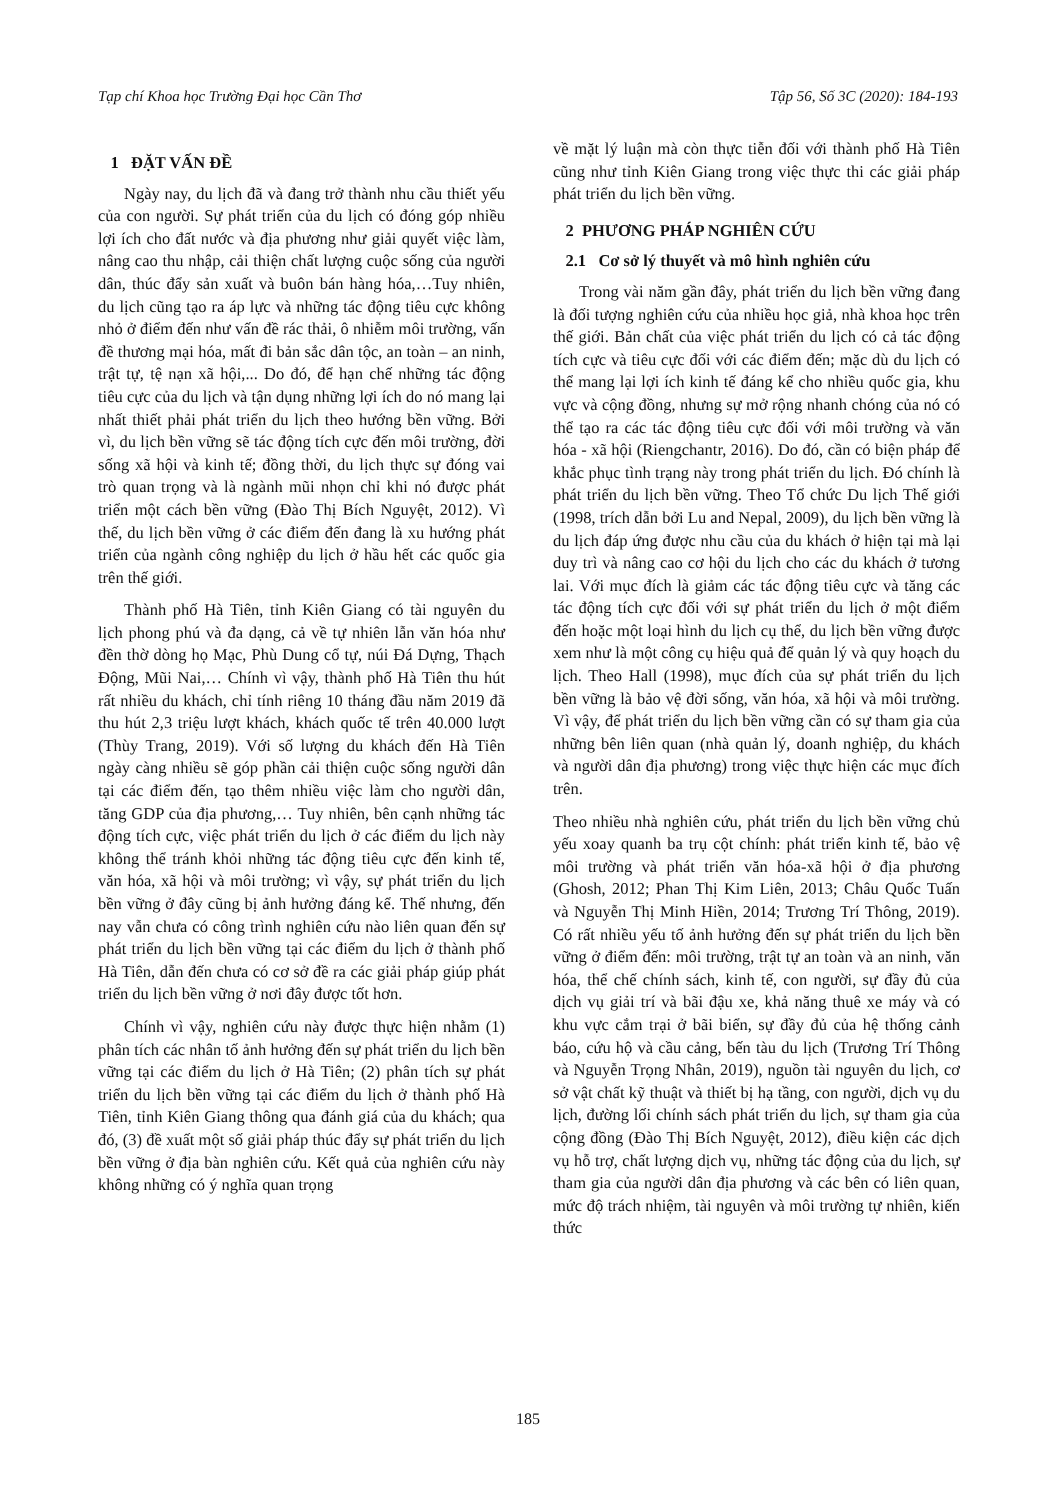Tạp chí Khoa học Trường Đại học Cần Thơ Tập 56, Số 3C (2020): 184-193
1 ĐẶT VẤN ĐỀ
Ngày nay, du lịch đã và đang trở thành nhu cầu thiết yếu của con người. Sự phát triển của du lịch có đóng góp nhiều lợi ích cho đất nước và địa phương như giải quyết việc làm, nâng cao thu nhập, cải thiện chất lượng cuộc sống của người dân, thúc đẩy sản xuất và buôn bán hàng hóa,…Tuy nhiên, du lịch cũng tạo ra áp lực và những tác động tiêu cực không nhỏ ở điểm đến như vấn đề rác thải, ô nhiễm môi trường, vấn đề thương mại hóa, mất đi bản sắc dân tộc, an toàn – an ninh, trật tự, tệ nạn xã hội,... Do đó, để hạn chế những tác động tiêu cực của du lịch và tận dụng những lợi ích do nó mang lại nhất thiết phải phát triển du lịch theo hướng bền vững. Bởi vì, du lịch bền vững sẽ tác động tích cực đến môi trường, đời sống xã hội và kinh tế; đồng thời, du lịch thực sự đóng vai trò quan trọng và là ngành mũi nhọn chỉ khi nó được phát triển một cách bền vững (Đào Thị Bích Nguyệt, 2012). Vì thế, du lịch bền vững ở các điểm đến đang là xu hướng phát triển của ngành công nghiệp du lịch ở hầu hết các quốc gia trên thế giới.
Thành phố Hà Tiên, tỉnh Kiên Giang có tài nguyên du lịch phong phú và đa dạng, cả về tự nhiên lẫn văn hóa như đền thờ dòng họ Mạc, Phù Dung cổ tự, núi Đá Dựng, Thạch Động, Mũi Nai,… Chính vì vậy, thành phố Hà Tiên thu hút rất nhiều du khách, chỉ tính riêng 10 tháng đầu năm 2019 đã thu hút 2,3 triệu lượt khách, khách quốc tế trên 40.000 lượt (Thùy Trang, 2019). Với số lượng du khách đến Hà Tiên ngày càng nhiều sẽ góp phần cải thiện cuộc sống người dân tại các điểm đến, tạo thêm nhiều việc làm cho người dân, tăng GDP của địa phương,… Tuy nhiên, bên cạnh những tác động tích cực, việc phát triển du lịch ở các điểm du lịch này không thể tránh khỏi những tác động tiêu cực đến kinh tế, văn hóa, xã hội và môi trường; vì vậy, sự phát triển du lịch bền vững ở đây cũng bị ảnh hưởng đáng kể. Thế nhưng, đến nay vẫn chưa có công trình nghiên cứu nào liên quan đến sự phát triển du lịch bền vững tại các điểm du lịch ở thành phố Hà Tiên, dẫn đến chưa có cơ sở đề ra các giải pháp giúp phát triển du lịch bền vững ở nơi đây được tốt hơn.
Chính vì vậy, nghiên cứu này được thực hiện nhằm (1) phân tích các nhân tố ảnh hưởng đến sự phát triển du lịch bền vững tại các điểm du lịch ở Hà Tiên; (2) phân tích sự phát triển du lịch bền vững tại các điểm du lịch ở thành phố Hà Tiên, tỉnh Kiên Giang thông qua đánh giá của du khách; qua đó, (3) đề xuất một số giải pháp thúc đẩy sự phát triển du lịch bền vững ở địa bàn nghiên cứu. Kết quả của nghiên cứu này không những có ý nghĩa quan trọng
về mặt lý luận mà còn thực tiễn đối với thành phố Hà Tiên cũng như tỉnh Kiên Giang trong việc thực thi các giải pháp phát triển du lịch bền vững.
2 PHƯƠNG PHÁP NGHIÊN CỨU
2.1 Cơ sở lý thuyết và mô hình nghiên cứu
Trong vài năm gần đây, phát triển du lịch bền vững đang là đối tượng nghiên cứu của nhiều học giả, nhà khoa học trên thế giới. Bản chất của việc phát triển du lịch có cả tác động tích cực và tiêu cực đối với các điểm đến; mặc dù du lịch có thể mang lại lợi ích kinh tế đáng kể cho nhiều quốc gia, khu vực và cộng đồng, nhưng sự mở rộng nhanh chóng của nó có thể tạo ra các tác động tiêu cực đối với môi trường và văn hóa - xã hội (Riengchantr, 2016). Do đó, cần có biện pháp để khắc phục tình trạng này trong phát triển du lịch. Đó chính là phát triển du lịch bền vững. Theo Tổ chức Du lịch Thế giới (1998, trích dẫn bởi Lu and Nepal, 2009), du lịch bền vững là du lịch đáp ứng được nhu cầu của du khách ở hiện tại mà lại duy trì và nâng cao cơ hội du lịch cho các du khách ở tương lai. Với mục đích là giảm các tác động tiêu cực và tăng các tác động tích cực đối với sự phát triển du lịch ở một điểm đến hoặc một loại hình du lịch cụ thể, du lịch bền vững được xem như là một công cụ hiệu quả để quản lý và quy hoạch du lịch. Theo Hall (1998), mục đích của sự phát triển du lịch bền vững là bảo vệ đời sống, văn hóa, xã hội và môi trường. Vì vậy, để phát triển du lịch bền vững cần có sự tham gia của những bên liên quan (nhà quản lý, doanh nghiệp, du khách và người dân địa phương) trong việc thực hiện các mục đích trên.
Theo nhiều nhà nghiên cứu, phát triển du lịch bền vững chủ yếu xoay quanh ba trụ cột chính: phát triển kinh tế, bảo vệ môi trường và phát triển văn hóa-xã hội ở địa phương (Ghosh, 2012; Phan Thị Kim Liên, 2013; Châu Quốc Tuấn và Nguyễn Thị Minh Hiền, 2014; Trương Trí Thông, 2019). Có rất nhiều yếu tố ảnh hưởng đến sự phát triển du lịch bền vững ở điểm đến: môi trường, trật tự an toàn và an ninh, văn hóa, thể chế chính sách, kinh tế, con người, sự đầy đủ của dịch vụ giải trí và bãi đậu xe, khả năng thuê xe máy và có khu vực cắm trại ở bãi biển, sự đầy đủ của hệ thống cảnh báo, cứu hộ và cầu cảng, bến tàu du lịch (Trương Trí Thông và Nguyễn Trọng Nhân, 2019), nguồn tài nguyên du lịch, cơ sở vật chất kỹ thuật và thiết bị hạ tầng, con người, dịch vụ du lịch, đường lối chính sách phát triển du lịch, sự tham gia của cộng đồng (Đào Thị Bích Nguyệt, 2012), điều kiện các dịch vụ hỗ trợ, chất lượng dịch vụ, những tác động của du lịch, sự tham gia của người dân địa phương và các bên có liên quan, mức độ trách nhiệm, tài nguyên và môi trường tự nhiên, kiến thức
185